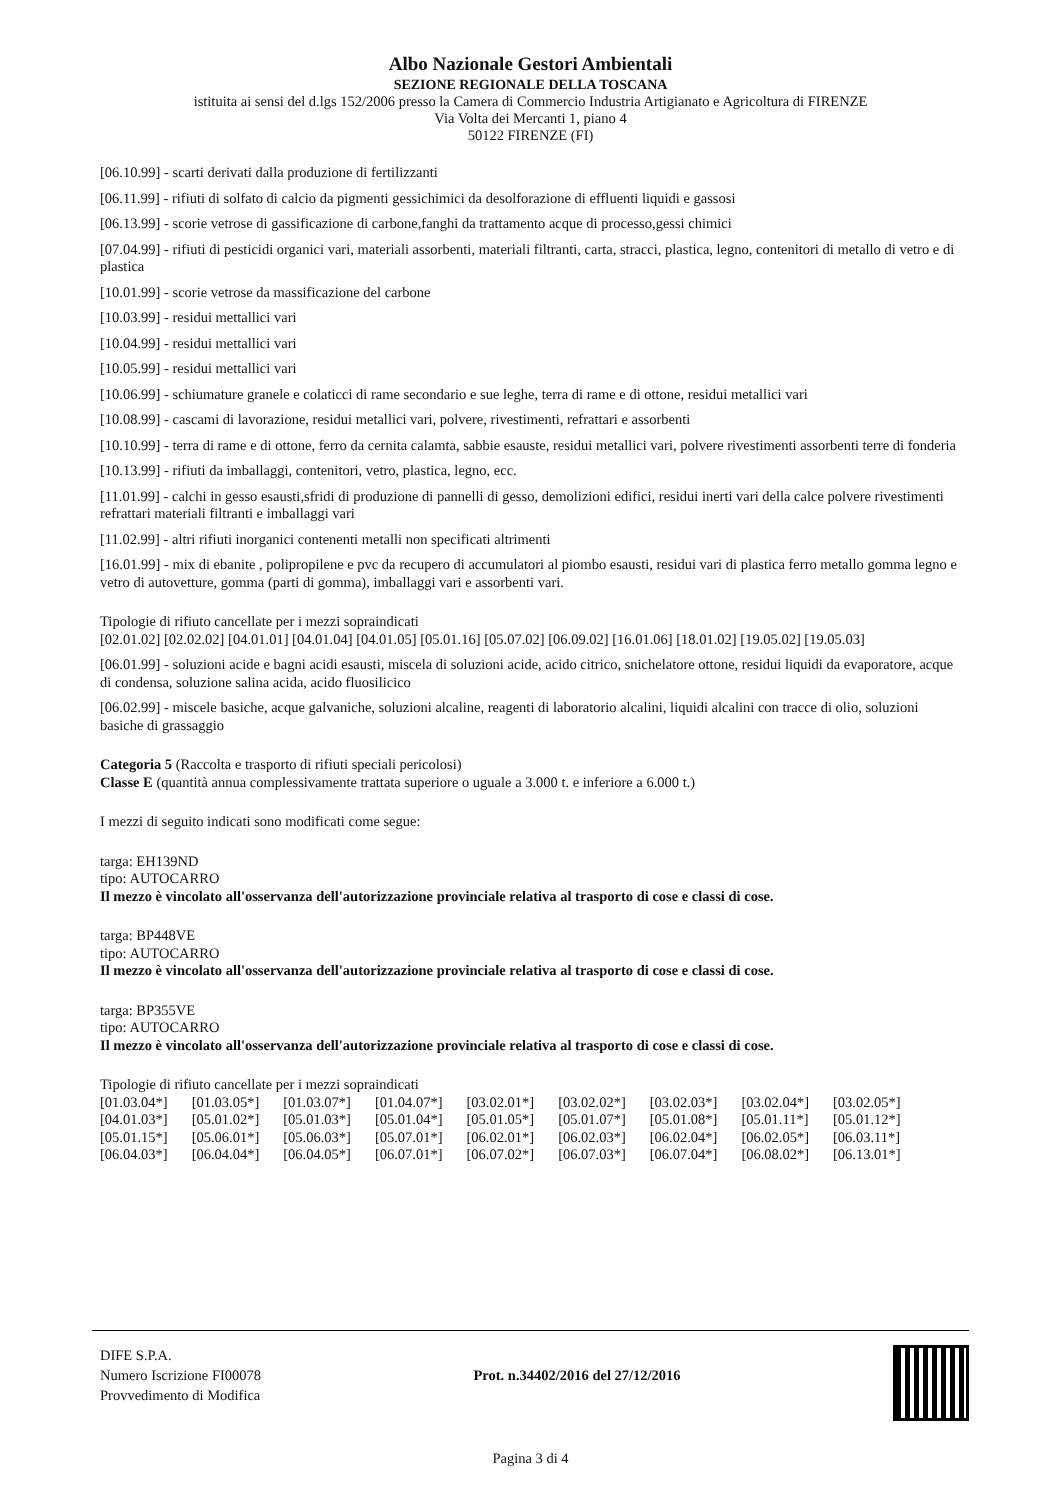Albo Nazionale Gestori Ambientali
SEZIONE REGIONALE DELLA TOSCANA
istituita ai sensi del d.lgs 152/2006 presso la Camera di Commercio Industria Artigianato e Agricoltura di FIRENZE
Via Volta dei Mercanti 1, piano 4
50122 FIRENZE (FI)
[06.10.99] - scarti derivati dalla produzione di fertilizzanti
[06.11.99] - rifiuti di solfato di calcio da pigmenti gessichimici da desolforazione di effluenti liquidi e gassosi
[06.13.99] - scorie vetrose di gassificazione di carbone,fanghi da trattamento acque di processo,gessi chimici
[07.04.99] - rifiuti di pesticidi organici vari, materiali assorbenti, materiali filtranti, carta, stracci, plastica, legno, contenitori di metallo di vetro e di plastica
[10.01.99] - scorie vetrose da massificazione del carbone
[10.03.99] - residui mettallici vari
[10.04.99] - residui mettallici vari
[10.05.99] - residui mettallici vari
[10.06.99] - schiumature granele e colaticci di rame secondario e sue leghe, terra di rame e di ottone, residui metallici vari
[10.08.99] - cascami di lavorazione, residui metallici vari, polvere, rivestimenti, refrattari e assorbenti
[10.10.99] - terra di rame e di ottone, ferro da cernita calamta, sabbie esauste, residui metallici vari, polvere rivestimenti assorbenti terre di fonderia
[10.13.99] - rifiuti da imballaggi, contenitori, vetro, plastica, legno, ecc.
[11.01.99] - calchi in gesso esausti,sfridi di produzione di pannelli di gesso, demolizioni edifici, residui inerti vari della calce polvere rivestimenti refrattari materiali filtranti e imballaggi vari
[11.02.99] - altri rifiuti inorganici contenenti metalli non specificati altrimenti
[16.01.99] - mix di ebanite , polipropilene e pvc da recupero di accumulatori al piombo esausti, residui vari di plastica ferro metallo gomma legno e vetro di autovetture, gomma (parti di gomma), imballaggi vari e assorbenti vari.
Tipologie di rifiuto cancellate per i mezzi sopraindicati
[02.01.02] [02.02.02] [04.01.01] [04.01.04] [04.01.05] [05.01.16] [05.07.02] [06.09.02] [16.01.06] [18.01.02] [19.05.02] [19.05.03]
[06.01.99] - soluzioni acide e bagni acidi esausti, miscela di soluzioni acide, acido citrico, snichelatore ottone, residui liquidi da evaporatore, acque di condensa, soluzione salina acida, acido fluosilicico
[06.02.99] - miscele basiche, acque galvaniche, soluzioni alcaline, reagenti di laboratorio alcalini, liquidi alcalini con tracce di olio, soluzioni basiche di grassaggio
Categoria 5 (Raccolta e trasporto di rifiuti speciali pericolosi)
Classe E (quantità annua complessivamente trattata superiore o uguale a 3.000 t. e inferiore a 6.000 t.)
I mezzi di seguito indicati sono modificati come segue:
targa: EH139ND
tipo: AUTOCARRO
Il mezzo è vincolato all'osservanza dell'autorizzazione provinciale relativa al trasporto di cose e classi di cose.
targa: BP448VE
tipo: AUTOCARRO
Il mezzo è vincolato all'osservanza dell'autorizzazione provinciale relativa al trasporto di cose e classi di cose.
targa: BP355VE
tipo: AUTOCARRO
Il mezzo è vincolato all'osservanza dell'autorizzazione provinciale relativa al trasporto di cose e classi di cose.
Tipologie di rifiuto cancellate per i mezzi sopraindicati
[01.03.04*] [01.03.05*] [01.03.07*] [01.04.07*] [03.02.01*] [03.02.02*] [03.02.03*] [03.02.04*] [03.02.05*]
[04.01.03*] [05.01.02*] [05.01.03*] [05.01.04*] [05.01.05*] [05.01.07*] [05.01.08*] [05.01.11*] [05.01.12*]
[05.01.15*] [05.06.01*] [05.06.03*] [05.07.01*] [06.02.01*] [06.02.03*] [06.02.04*] [06.02.05*] [06.03.11*]
[06.04.03*] [06.04.04*] [06.04.05*] [06.07.01*] [06.07.02*] [06.07.03*] [06.07.04*] [06.08.02*] [06.13.01*]
DIFE S.P.A.
Numero Iscrizione FI00078
Provvedimento di Modifica
Prot. n.34402/2016 del 27/12/2016
Pagina 3 di 4